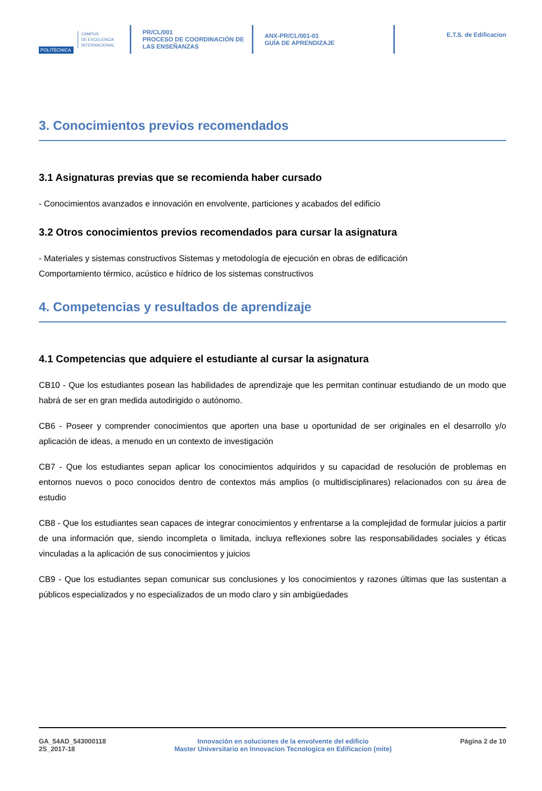POLITÉCNICA
CAMPUS
DE EXCELENCIA
INTERNACIONAL
PR/CL/001
PROCESO DE COORDINACIÓN DE
LAS ENSEÑANZAS
ANX-PR/CL/001-01
GUÍA DE APRENDIZAJE
E.T.S. de Edificacion
3. Conocimientos previos recomendados
3.1 Asignaturas previas que se recomienda haber cursado
- Conocimientos avanzados e innovación en envolvente, particiones y acabados del edificio
3.2 Otros conocimientos previos recomendados para cursar la asignatura
- Materiales y sistemas constructivos Sistemas y metodología de ejecución en obras de edificación
Comportamiento térmico, acústico e hídrico de los sistemas constructivos
4. Competencias y resultados de aprendizaje
4.1 Competencias que adquiere el estudiante al cursar la asignatura
CB10 - Que los estudiantes posean las habilidades de aprendizaje que les permitan continuar estudiando de un modo que habrá de ser en gran medida autodirigido o autónomo.
CB6 - Poseer y comprender conocimientos que aporten una base u oportunidad de ser originales en el desarrollo y/o aplicación de ideas, a menudo en un contexto de investigación
CB7 - Que los estudiantes sepan aplicar los conocimientos adquiridos y su capacidad de resolución de problemas en entornos nuevos o poco conocidos dentro de contextos más amplios (o multidisciplinares) relacionados con su área de estudio
CB8 - Que los estudiantes sean capaces de integrar conocimientos y enfrentarse a la complejidad de formular juicios a partir de una información que, siendo incompleta o limitada, incluya reflexiones sobre las responsabilidades sociales y éticas vinculadas a la aplicación de sus conocimientos y juicios
CB9 - Que los estudiantes sepan comunicar sus conclusiones y los conocimientos y razones últimas que las sustentan a públicos especializados y no especializados de un modo claro y sin ambigüedades
GA_54AD_543000118
2S_2017-18
Innovación en soluciones de la envolvente del edificio
Master Universitario en Innovacion Tecnologica en Edificacion (mite)
Página 2 de 10